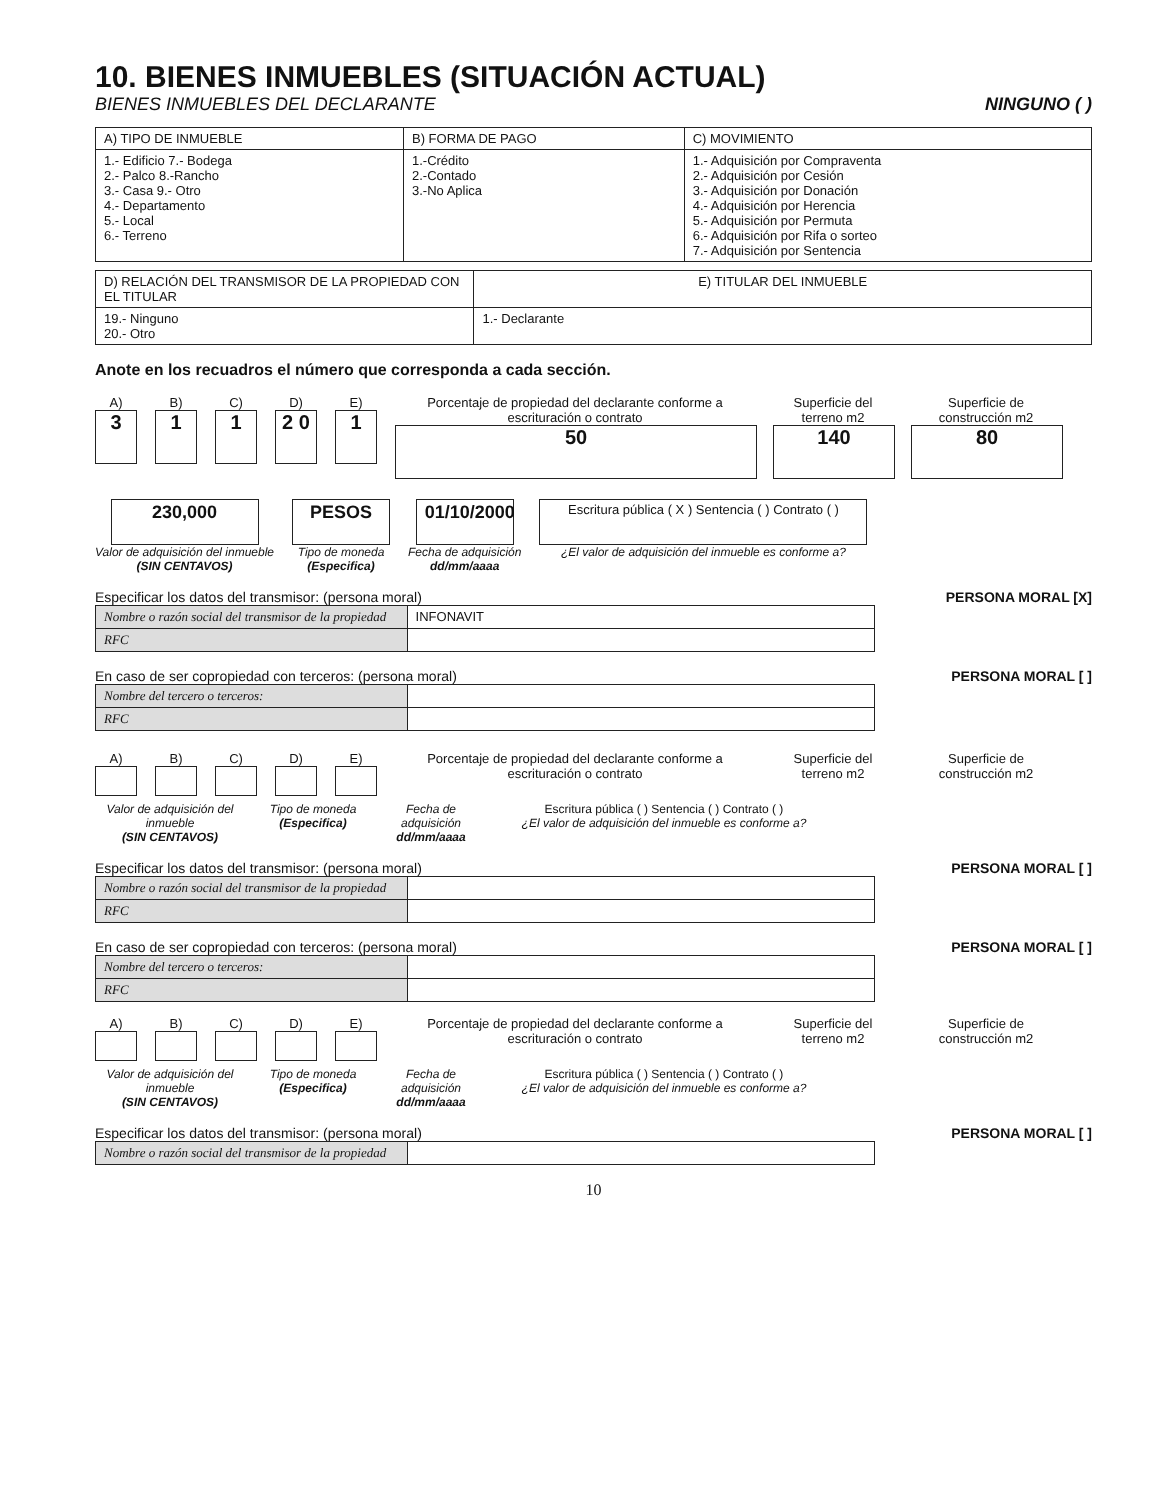10. BIENES INMUEBLES (SITUACIÓN ACTUAL)
BIENES INMUEBLES DEL DECLARANTE NINGUNO ( )
| A) TIPO DE INMUEBLE | B) FORMA DE PAGO | C) MOVIMIENTO |
| 1.- Edificio 7.- Bodega 2.- Palco 8.-Rancho 3.- Casa 9.- Otro 4.- Departamento 5.- Local 6.- Terreno | 1.-Crédito 2.-Contado 3.-No Aplica | 1.- Adquisición por Compraventa 2.- Adquisición por Cesión 3.- Adquisición por Donación 4.- Adquisición por Herencia 5.- Adquisición por Permuta 6.- Adquisición por Rifa o sorteo 7.- Adquisición por Sentencia |
| D) RELACIÓN DEL TRANSMISOR DE LA PROPIEDAD CON EL TITULAR | E) TITULAR DEL INMUEBLE |
| 19.- Ninguno 20.- Otro | 1.- Declarante |
Anote en los recuadros el número que corresponda a cada sección.
A)
3
B)
1
C)
1
D)
2 0
E)
1
Porcentaje de propiedad del declarante conforme a escrituración o contrato
50
Superficie del terreno m2
140
Superficie de construcción m2
80
230,000
Valor de adquisición del inmueble
(SIN CENTAVOS)
PESOS
Tipo de moneda
(Especifica)
01/10/2000
Fecha de adquisición
dd/mm/aaaa
Escritura pública ( X ) Sentencia ( ) Contrato ( )
¿El valor de adquisición del inmueble es conforme a?
Especificar los datos del transmisor: (persona moral) PERSONA MORAL [X]
| Nombre o razón social del transmisor de la propiedad | INFONAVIT |
| RFC | |
En caso de ser copropiedad con terceros: (persona moral) PERSONA MORAL [ ]
| Nombre del tercero o terceros: | |
| RFC | |
A) B) C) D) E) Porcentaje de propiedad del declarante conforme a escrituración o contrato
Superficie del terreno m2
Superficie de construcción m2
Valor de adquisición del inmueble
(SIN CENTAVOS)
Tipo de moneda
(Especifica)
Fecha de adquisición
dd/mm/aaaa
Escritura pública ( ) Sentencia ( ) Contrato ( )
¿El valor de adquisición del inmueble es conforme a?
Especificar los datos del transmisor: (persona moral) PERSONA MORAL [ ]
| Nombre o razón social del transmisor de la propiedad | |
| RFC | |
En caso de ser copropiedad con terceros: (persona moral) PERSONA MORAL [ ]
| Nombre del tercero o terceros: | |
| RFC | |
A) B) C) D) E) Porcentaje de propiedad del declarante conforme a escrituración o contrato
Superficie del terreno m2
Superficie de construcción m2
Valor de adquisición del inmueble
(SIN CENTAVOS)
Tipo de moneda
(Especifica)
Fecha de adquisición
dd/mm/aaaa
Escritura pública ( ) Sentencia ( ) Contrato ( )
¿El valor de adquisición del inmueble es conforme a?
Especificar los datos del transmisor: (persona moral) PERSONA MORAL [ ]
| Nombre o razón social del transmisor de la propiedad | |
10